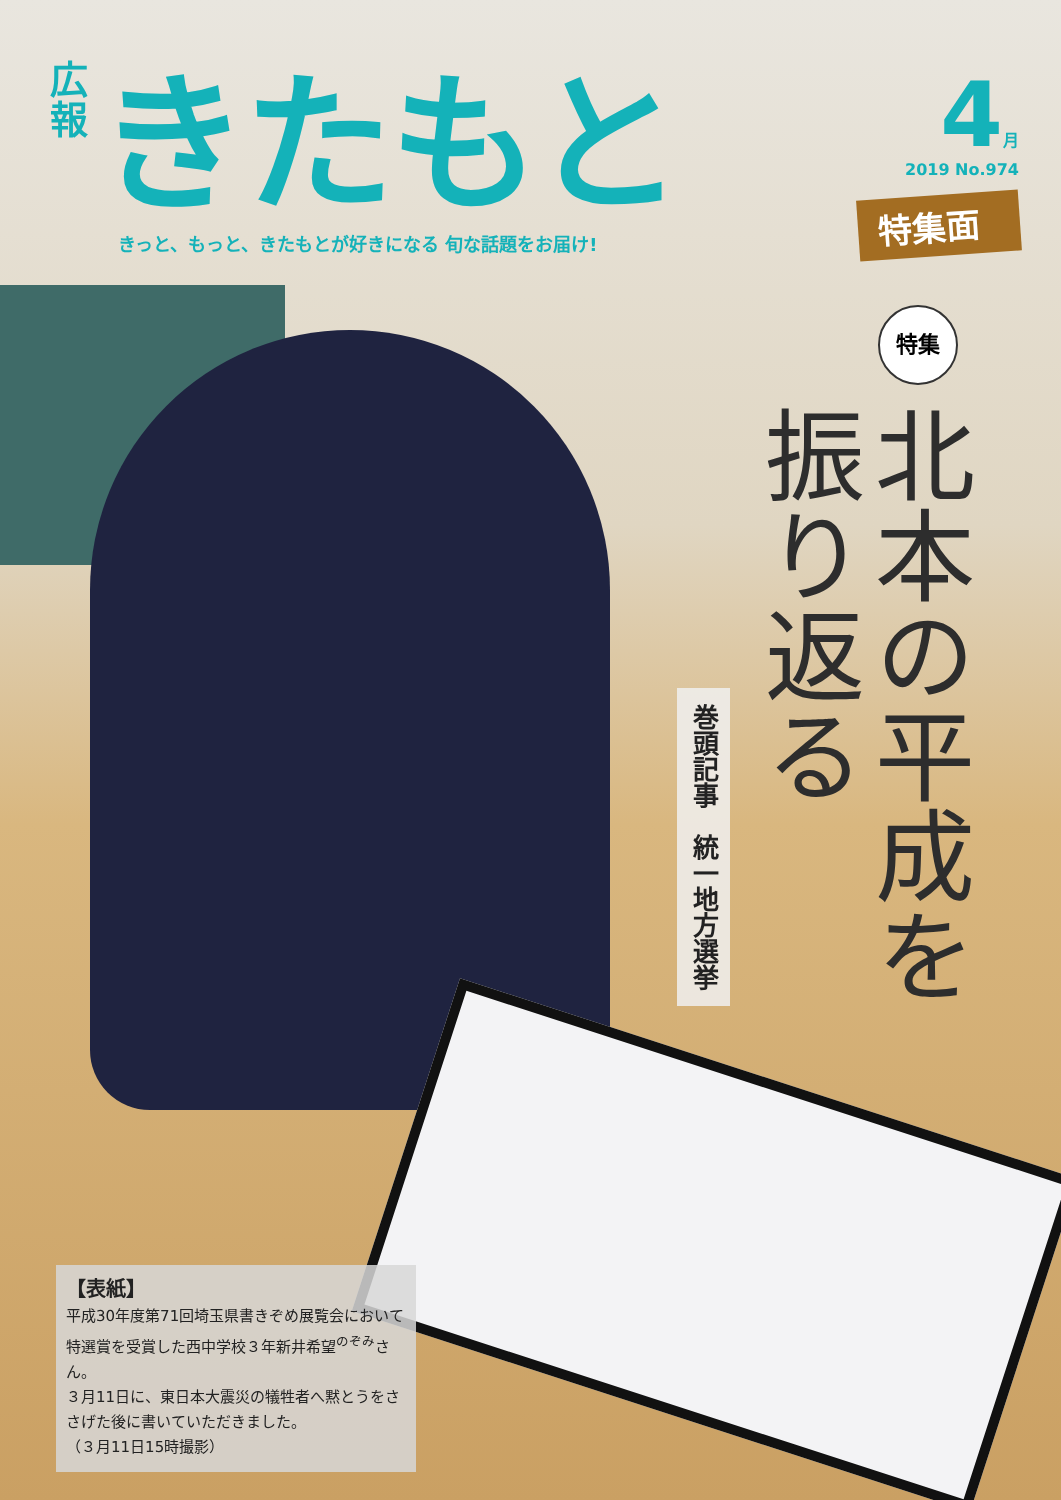広報
きたもと
きっと、もっと、きたもとが好きになる 旬な話題をお届け!
4月
2019 No.974
特集面
特集
北本の平成を
振り返る
巻頭記事　統一地方選挙
【表紙】
平成30年度第71回埼玉県書きぞめ展覧会において特選賞を受賞した西中学校３年新井希望<sup>のぞみ</sup>さん。
３月11日に、東日本大震災の犠牲者へ黙とうをささげた後に書いていただきました。
（３月11日15時撮影）